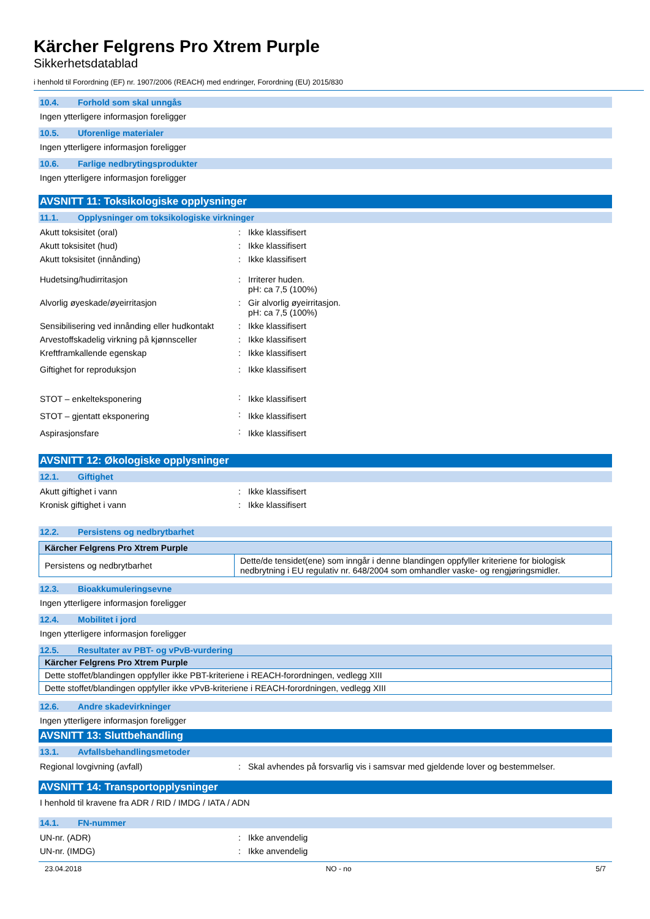Kärcher Felgrens Pro Xtrem Purple
Sikkerhetsdatablad
i henhold til Forordning (EF) nr. 1907/2006 (REACH) med endringer, Forordning (EU) 2015/830
10.4. Forhold som skal unngås
Ingen ytterligere informasjon foreligger
10.5. Uforenlige materialer
Ingen ytterligere informasjon foreligger
10.6. Farlige nedbrytingsprodukter
Ingen ytterligere informasjon foreligger
AVSNITT 11: Toksikologiske opplysninger
11.1. Opplysninger om toksikologiske virkninger
| Akutt toksisitet (oral) | : | Ikke klassifisert |
| Akutt toksisitet (hud) | : | Ikke klassifisert |
| Akutt toksisitet (innånding) | : | Ikke klassifisert |
| Hudetsing/hudirritasjon | : | Irriterer huden. pH: ca 7,5 (100%) |
| Alvorlig øyeskade/øyeirritasjon | : | Gir alvorlig øyeirritasjon. pH: ca 7,5 (100%) |
| Sensibilisering ved innånding eller hudkontakt | : | Ikke klassifisert |
| Arvestoffskadelig virkning på kjønnsceller | : | Ikke klassifisert |
| Kreftframkallende egenskap | : | Ikke klassifisert |
| Giftighet for reproduksjon | : | Ikke klassifisert |
| STOT – enkelteksponering | : | Ikke klassifisert |
| STOT – gjentatt eksponering | : | Ikke klassifisert |
| Aspirasjonsfare | : | Ikke klassifisert |
AVSNITT 12: Økologiske opplysninger
12.1. Giftighet
| Akutt giftighet i vann | : | Ikke klassifisert |
| Kronisk giftighet i vann | : | Ikke klassifisert |
12.2. Persistens og nedbrytbarhet
| Kärcher Felgrens Pro Xtrem Purple | |
| --- | --- |
| Persistens og nedbrytbarhet | Dette/de tensidet(ene) som inngår i denne blandingen oppfyller kriteriene for biologisk nedbrytning i EU regulativ nr. 648/2004 som omhandler vaske- og rengjøringsmidler. |
12.3. Bioakkumuleringsevne
Ingen ytterligere informasjon foreligger
12.4. Mobilitet i jord
Ingen ytterligere informasjon foreligger
12.5. Resultater av PBT- og vPvB-vurdering
| Kärcher Felgrens Pro Xtrem Purple |
| --- |
| Dette stoffet/blandingen oppfyller ikke PBT-kriteriene i REACH-forordningen, vedlegg XIII |
| Dette stoffet/blandingen oppfyller ikke vPvB-kriteriene i REACH-forordningen, vedlegg XIII |
12.6. Andre skadevirkninger
Ingen ytterligere informasjon foreligger
AVSNITT 13: Sluttbehandling
13.1. Avfallsbehandlingsmetoder
| Regional lovgivning (avfall) | : | Skal avhendes på forsvarlig vis i samsvar med gjeldende lover og bestemmelser. |
AVSNITT 14: Transportopplysninger
I henhold til kravene fra ADR / RID / IMDG / IATA / ADN
14.1. FN-nummer
| UN-nr. (ADR) | : | Ikke anvendelig |
| UN-nr. (IMDG) | : | Ikke anvendelig |
23.04.2018 NO - no 5/7